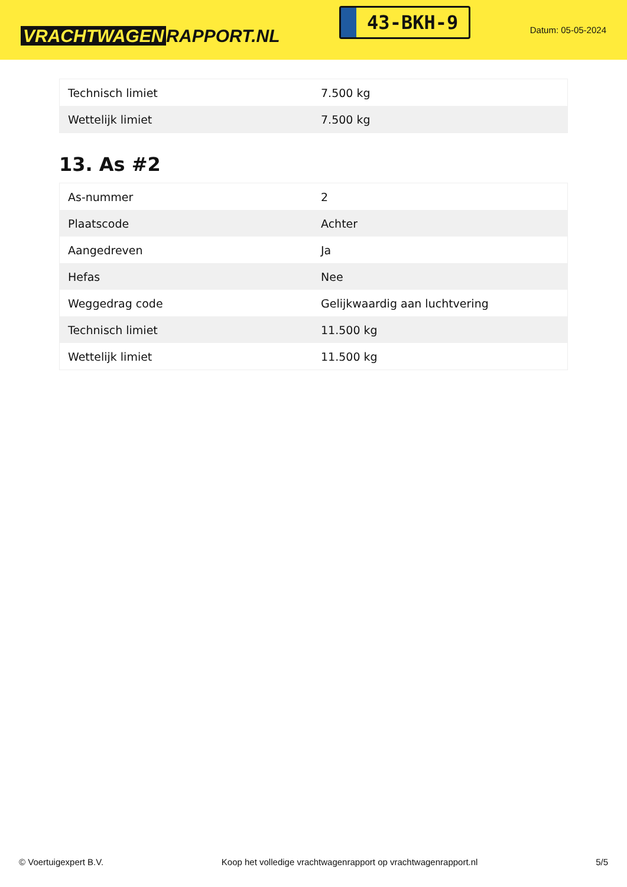VRACHTWAGEN RAPPORT.NL
43-BKH-9
Datum: 05-05-2024
| Technisch limiet | 7.500 kg |
| Wettelijk limiet | 7.500 kg |
13. As #2
| As-nummer | 2 |
| Plaatscode | Achter |
| Aangedreven | Ja |
| Hefas | Nee |
| Weggedrag code | Gelijkwaardig aan luchtvering |
| Technisch limiet | 11.500 kg |
| Wettelijk limiet | 11.500 kg |
© Voertuigexpert B.V. Koop het volledige vrachtwagenrapport op vrachtwagenrapport.nl 5/5